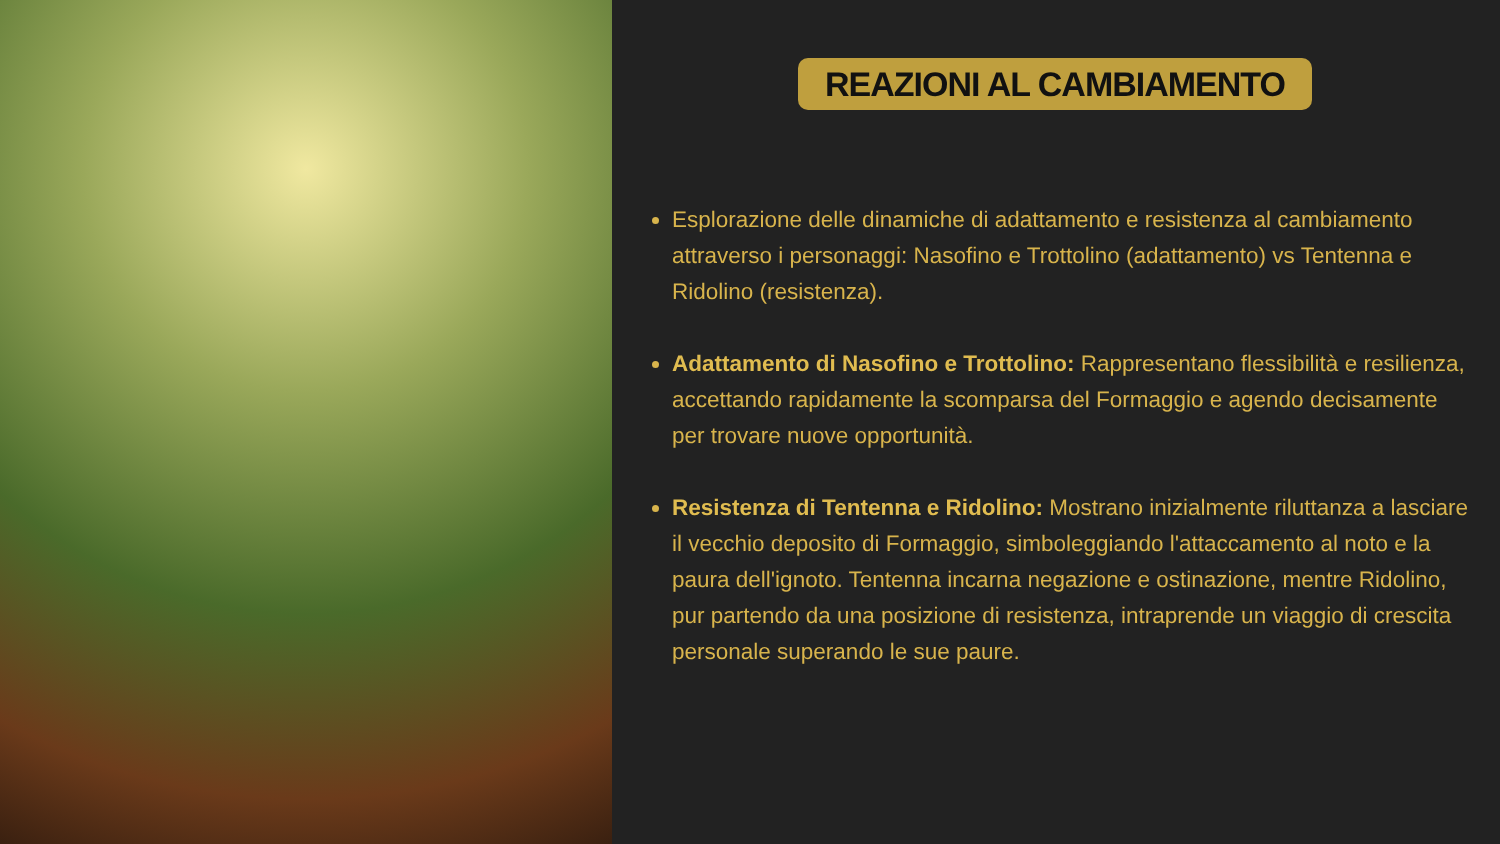REAZIONI AL CAMBIAMENTO
Esplorazione delle dinamiche di adattamento e resistenza al cambiamento attraverso i personaggi: Nasofino e Trottolino (adattamento) vs Tentenna e Ridolino (resistenza).
Adattamento di Nasofino e Trottolino: Rappresentano flessibilità e resilienza, accettando rapidamente la scomparsa del Formaggio e agendo decisamente per trovare nuove opportunità.
Resistenza di Tentenna e Ridolino: Mostrano inizialmente riluttanza a lasciare il vecchio deposito di Formaggio, simboleggiando l'attaccamento al noto e la paura dell'ignoto. Tentenna incarna negazione e ostinazione, mentre Ridolino, pur partendo da una posizione di resistenza, intraprende un viaggio di crescita personale superando le sue paure.